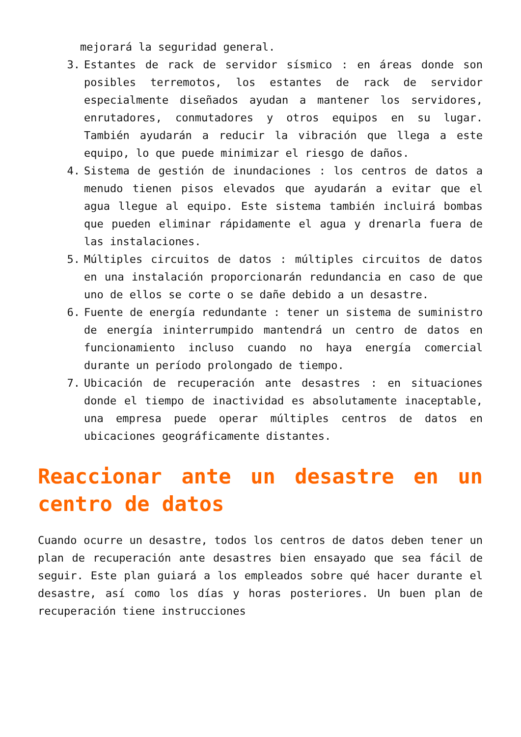mejorará la seguridad general.
3. Estantes de rack de servidor sísmico : en áreas donde son posibles terremotos, los estantes de rack de servidor especialmente diseñados ayudan a mantener los servidores, enrutadores, conmutadores y otros equipos en su lugar. También ayudarán a reducir la vibración que llega a este equipo, lo que puede minimizar el riesgo de daños.
4. Sistema de gestión de inundaciones : los centros de datos a menudo tienen pisos elevados que ayudarán a evitar que el agua llegue al equipo. Este sistema también incluirá bombas que pueden eliminar rápidamente el agua y drenarla fuera de las instalaciones.
5. Múltiples circuitos de datos : múltiples circuitos de datos en una instalación proporcionarán redundancia en caso de que uno de ellos se corte o se dañe debido a un desastre.
6. Fuente de energía redundante : tener un sistema de suministro de energía ininterrumpido mantendrá un centro de datos en funcionamiento incluso cuando no haya energía comercial durante un período prolongado de tiempo.
7. Ubicación de recuperación ante desastres : en situaciones donde el tiempo de inactividad es absolutamente inaceptable, una empresa puede operar múltiples centros de datos en ubicaciones geográficamente distantes.
Reaccionar ante un desastre en un centro de datos
Cuando ocurre un desastre, todos los centros de datos deben tener un plan de recuperación ante desastres bien ensayado que sea fácil de seguir. Este plan guiará a los empleados sobre qué hacer durante el desastre, así como los días y horas posteriores. Un buen plan de recuperación tiene instrucciones